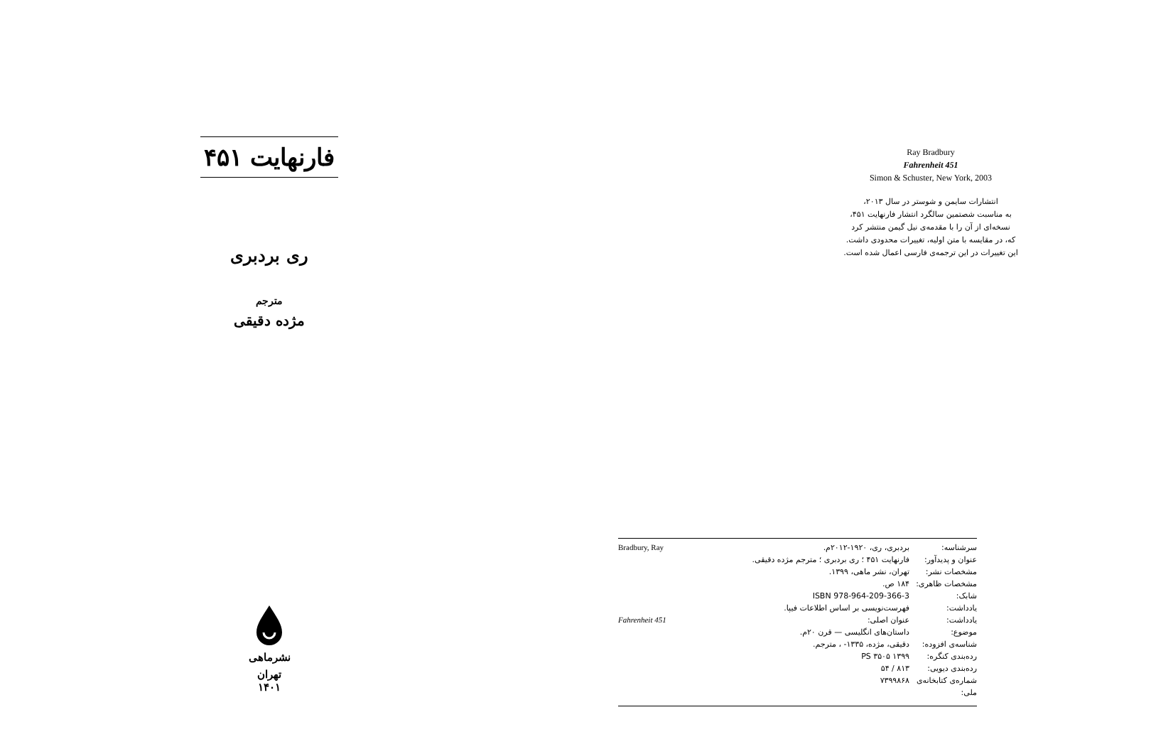فارنهایت ۴۵۱
ری بردبری
مترجم
مژده دقیقی
نشرماهی
تهران
۱۴۰۱
Ray Bradbury
Fahrenheit 451
Simon & Schuster, New York, 2003
انتشارات سایمن و شوستر در سال ۲۰۱۳،
به مناسبت شصتمین سالگرد انتشار فارنهایت ۴۵۱،
نسخه‌ای از آن را با مقدمه‌ی نیل گیمن منتشر کرد
که، در مقایسه با متن اولیه، تغییرات محدودی داشت.
این تغییرات در این ترجمه‌ی فارسی اعمال شده است.
| Bradbury, Ray | بردبری، ری، ۱۹۲۰-۲۰۱۲م. | سرشناسه: |
| | فارنهایت ۴۵۱ ؛ ری بردبری ؛ مترجم مژده دقیقی. | عنوان و پدیدآور: |
| | تهران، نشر ماهی، ۱۳۹۹. | مشخصات نشر: |
| | ۱۸۴ ص. | مشخصات ظاهری: |
| | ISBN 978-964-209-366-3 | شابک: |
| | فهرست‌نویسی بر اساس اطلاعات فیپا. | یادداشت: |
| Fahrenheit 451 | عنوان اصلی: | یادداشت: |
| | داستان‌های انگلیسی — قرن ۲۰م. | موضوع: |
| | دقیقی، مژده، ۱۳۳۵- ، مترجم. | شناسه‌ی افزوده: |
| | PS ۳۵۰۵ ۱۳۹۹ | رده‌بندی کنگره: |
| | ۸۱۳ / ۵۴ | رده‌بندی دیویی: |
| | ۷۳۹۹۸۶۸ | شماره‌ی کتابخانه‌ی ملی: |